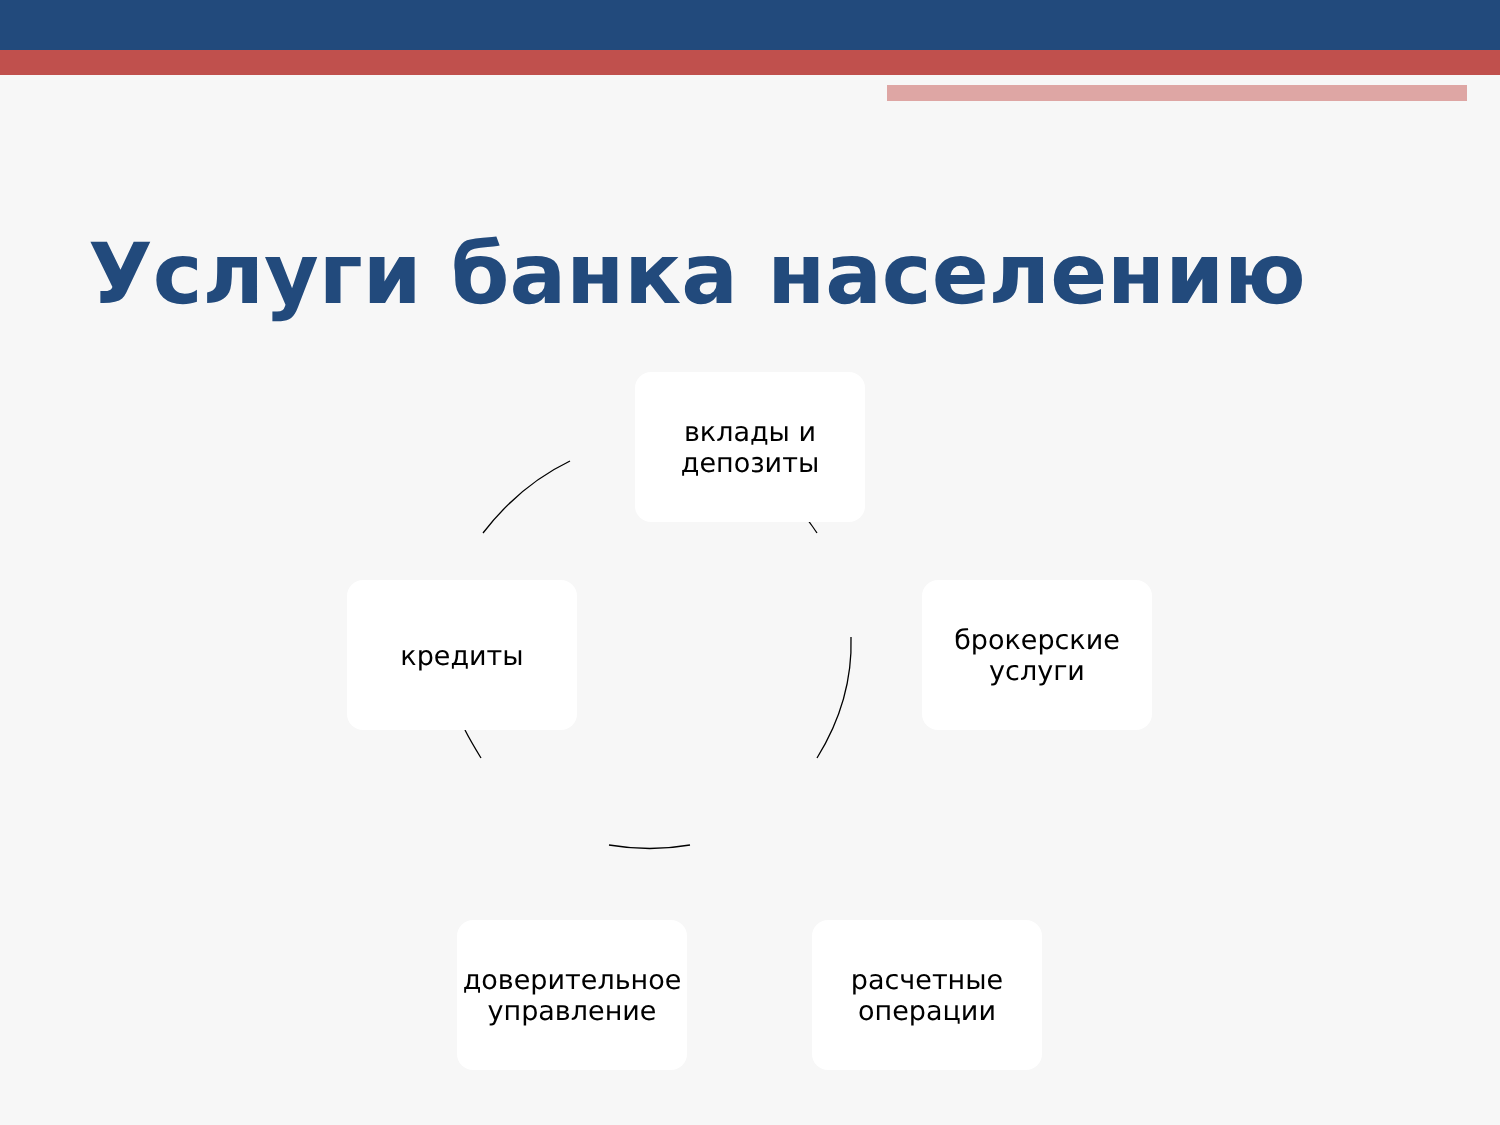Услуги банка населению
вклады и депозиты
брокерские услуги
расчетные операции
доверительное управление
кредиты